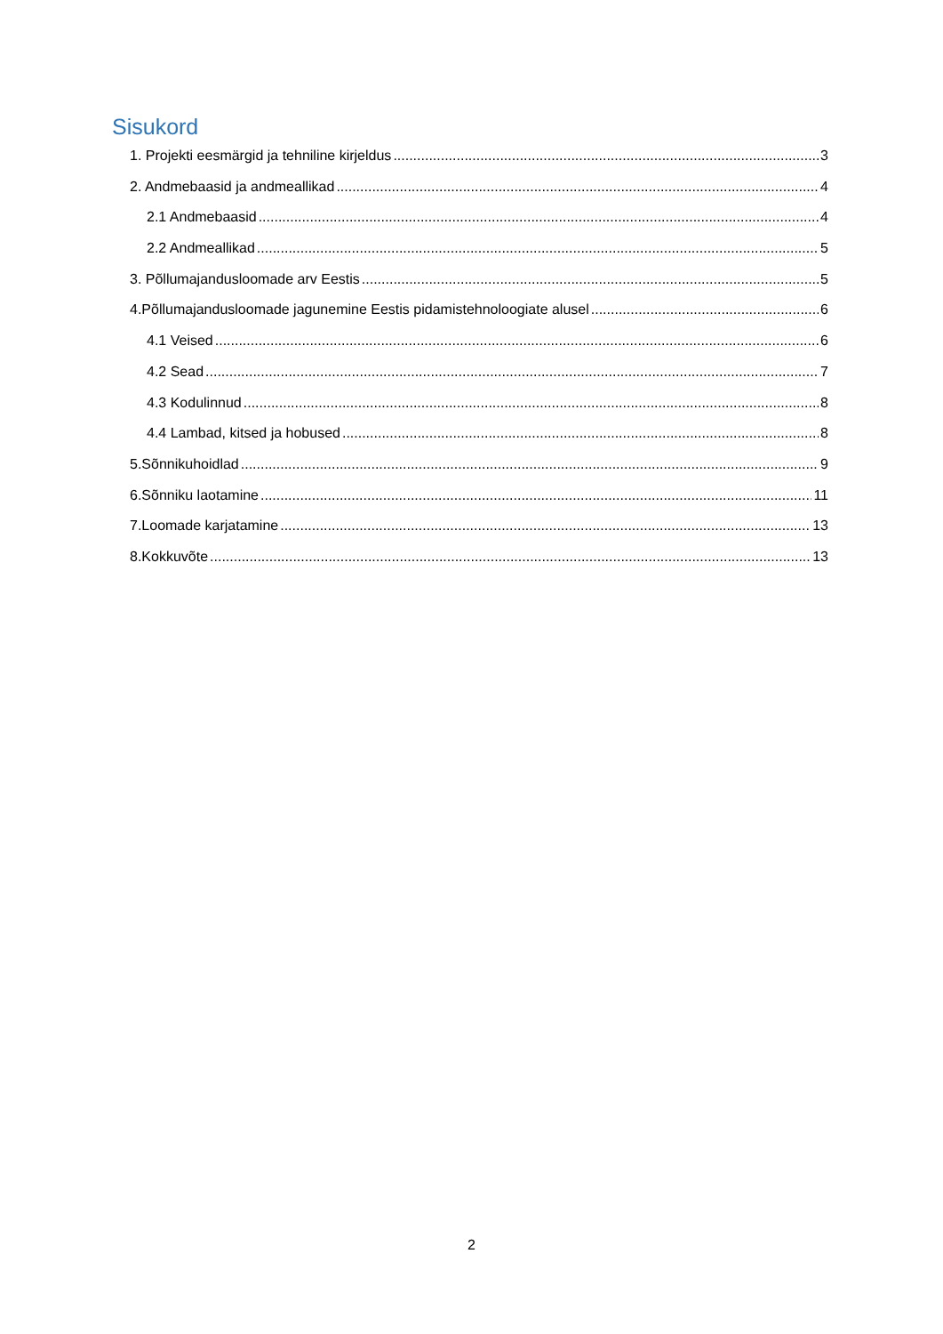Sisukord
1. Projekti eesmärgid ja tehniline kirjeldus 3
2. Andmebaasid ja andmeallikad 4
2.1 Andmebaasid 4
2.2 Andmeallikad 5
3. Põllumajandusloomade arv Eestis 5
4.Põllumajandusloomade jagunemine Eestis pidamistehnoloogiate alusel 6
4.1 Veised 6
4.2 Sead 7
4.3 Kodulinnud 8
4.4 Lambad, kitsed ja hobused 8
5.Sõnnikuhoidlad 9
6.Sõnniku laotamine 11
7.Loomade karjatamine 13
8.Kokkuvõte 13
2